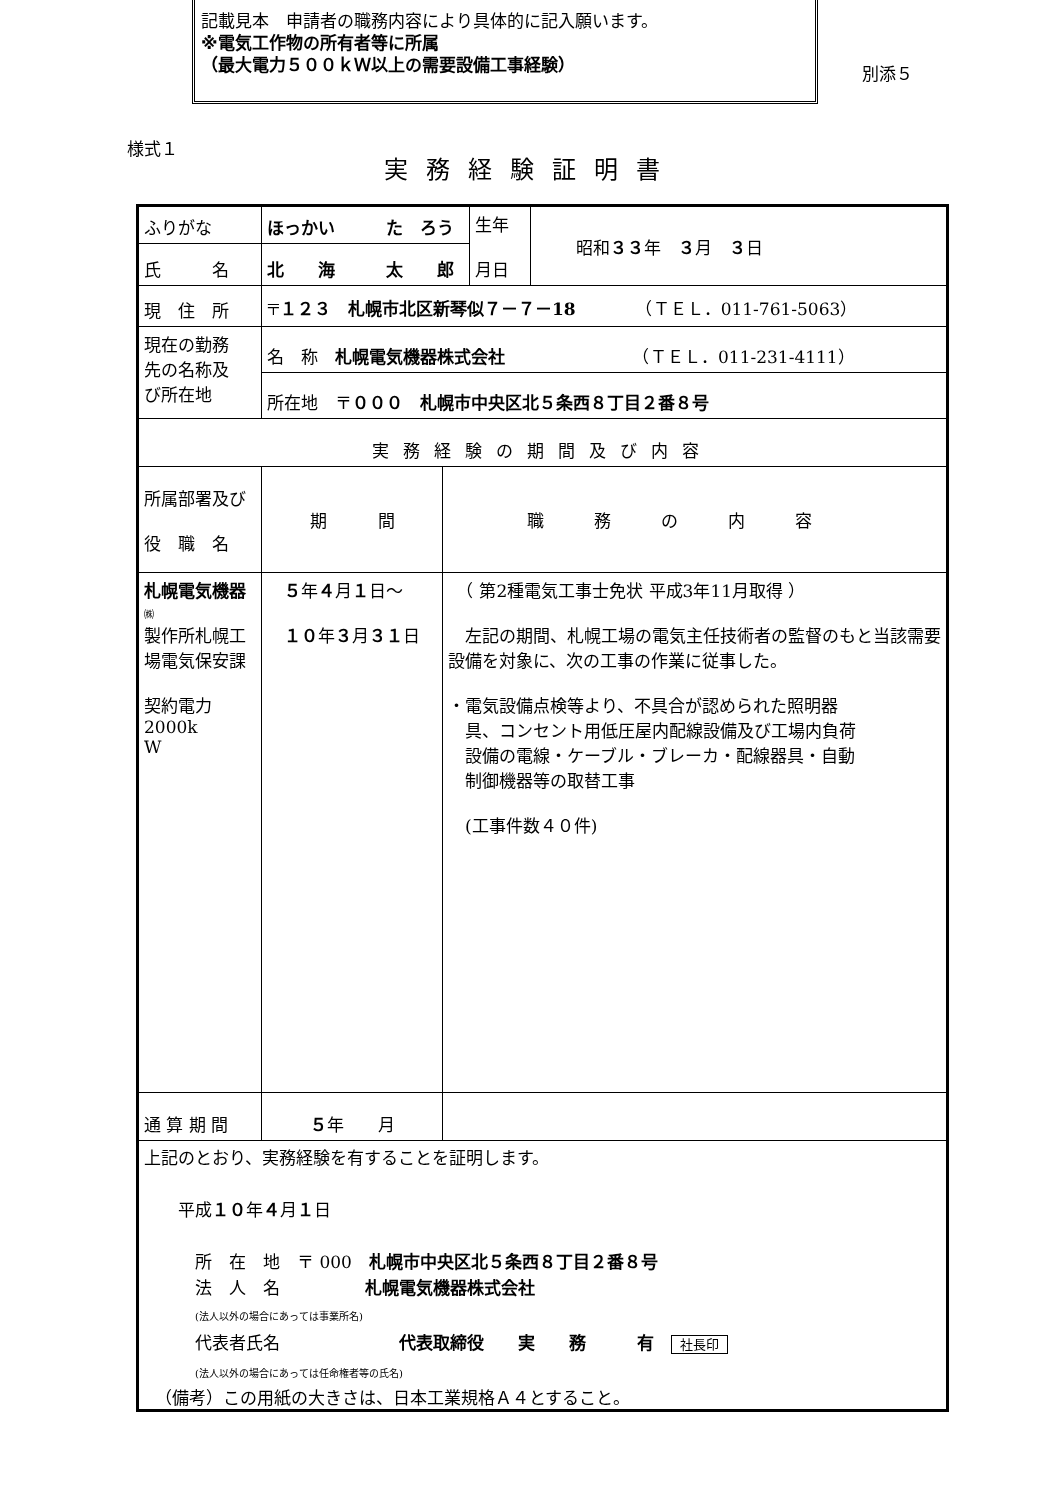記載見本　申請者の職務内容により具体的に記入願います。
※電気工作物の所有者等に所属
（最大電力５００ｋＷ以上の需要設備工事経験）
別添５
様式１
実務経験証明書
| ふりがな | ほっかい た ろう | | 生年 月日 | 昭和 ３３ 年 ３ 月 ３ 日 |
| 氏 名 | 北 海 太 郎 | | | |
| 現 住 所 | 〒 １２３ 札幌市北区新琴似７－７－18 （ＴＥＬ．011-761-5063） | | | |
| 現在の勤務 先の名称及 び所在地 | 名 称 札幌電気機器株式会社 （ＴＥＬ．011-231-4111） | | | |
| | 所在地 〒 ０００ 札幌市中央区北５条西８丁目２番８号 | | | |
| 実務経験の期間及び内容 | | | | |
| 所属部署及び 役 職 名 | 期 間 | 職務の内容 | | |
| 札幌電気機器 ㈱ 製作所札幌工 場電気保安課 契約電力2000k W | ５ 年 ４ 月 １ 日～ １０ 年 ３ 月 ３１ 日 | （ 第2種電気工事士免状 平成3年11月取得 ） 左記の期間、札幌工場の電気主任技術者の監督のもと当該需要設備を対象に、次の工事の作業に従事した。 ・電気設備点検等より、不具合が認められた照明器 具、コンセント用低圧屋内配線設備及び工場内負荷 設備の電線・ケーブル・ブレーカ・配線器具・自動 制御機器等の取替工事 (工事件数４０件) | | |
| 通 算 期 間 | ５ 年 月 | | | |
| 上記のとおり、実務経験を有することを証明します。 平成 １０ 年 ４ 月 １ 日 所 在 地 〒 000 札幌市中央区北５条西８丁目２番８号 法 人 名 札幌電気機器株式会社 (法人以外の場合にあっては事業所名) 代表者氏名 代表取締役 実 務 有 社長印 (法人以外の場合にあっては任命権者等の氏名) | | | | |
（備考）この用紙の大きさは、日本工業規格Ａ４とすること。